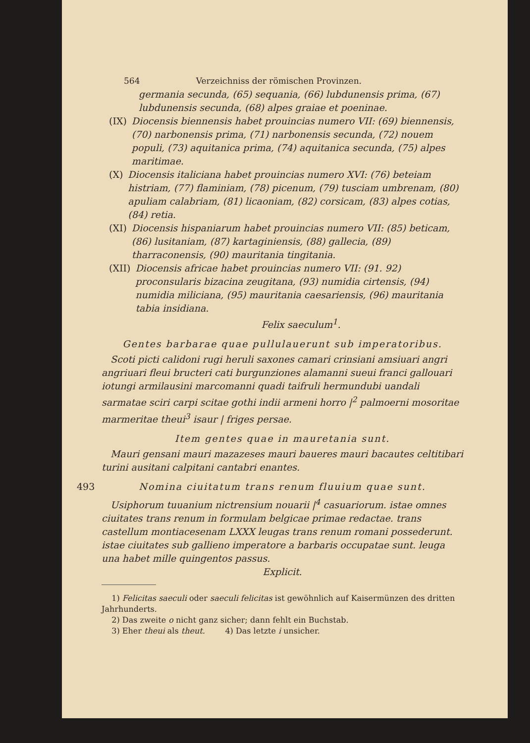564 Verzeichniss der römischen Provinzen.
germania secunda, (65) sequania, (66) lubdunensis prima, (67) lubdunensis secunda, (68) alpes graiae et poeninae.
(IX) Diocensis biennensis habet prouincias numero VII: (69) biennensis, (70) narbonensis prima, (71) narbonensis secunda, (72) nouem populi, (73) aquitanica prima, (74) aquitanica secunda, (75) alpes maritimae.
(X) Diocensis italiciana habet prouincias numero XVI: (76) beteiam histriam, (77) flaminiam, (78) picenum, (79) tusciam umbrenam, (80) apuliam calabriam, (81) licaoniam, (82) corsicam, (83) alpes cotias, (84) retia.
(XI) Diocensis hispaniarum habet prouincias numero VII: (85) beticam, (86) lusitaniam, (87) kartaginiensis, (88) gallecia, (89) tharraconensis, (90) mauritania tingitania.
(XII) Diocensis africae habet prouincias numero VII: (91. 92) proconsularis bizacina zeugitana, (93) numidia cirtensis, (94) numidia miliciana, (95) mauritania caesariensis, (96) mauritania tabia insidiana.
Felix saeculum<sup>1</sup>.
Gentes barbarae quae pullulauerunt sub imperatoribus.
Scoti picti calidoni rugi heruli saxones camari crinsiani amsiuari angri angriuari fleui bructeri cati burgunziones alamanni sueui franci gallouari iotungi armilausini marcomanni quadi taifruli hermundubi uandali sarmatae sciri carpi scitae gothi indii armeni horro |<sup>2</sup> palmoerni mosoritae marmeritae theui<sup>3</sup> isaur | friges persae.
Item gentes quae in mauretania sunt.
Mauri gensani mauri mazazeses mauri baueres mauri bacautes celtitibari turini ausitani calpitani cantabri enantes.
493 Nomina ciuitatum trans renum fluuium quae sunt.
Usiphorum tuuanium nictrensium nouarii |<sup>4</sup> casuariorum. istae omnes ciuitates trans renum in formulam belgicae primae redactae. trans castellum montiacesenam LXXX leugas trans renum romani possederunt. istae ciuitates sub gallieno imperatore a barbaris occupatae sunt. leuga una habet mille quingentos passus.
Explicit.
1) Felicitas saeculi oder saeculi felicitas ist gewöhnlich auf Kaisermünzen des dritten Jahrhunderts.
2) Das zweite o nicht ganz sicher; dann fehlt ein Buchstab.
3) Eher theui als theut. 4) Das letzte i unsicher.